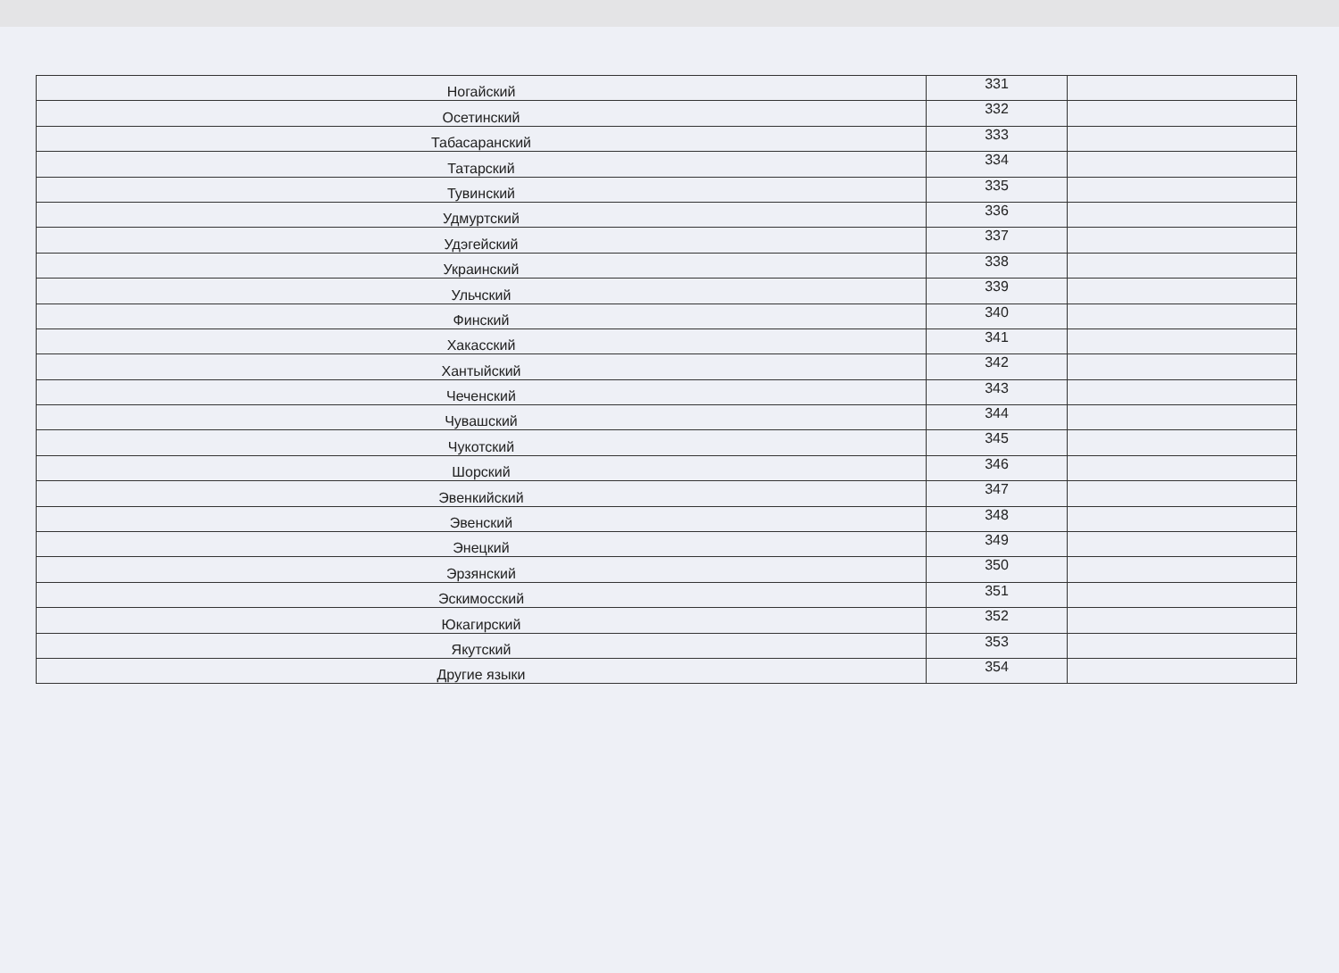| Ногайский | 331 | |
| Осетинский | 332 | |
| Табасаранский | 333 | |
| Татарский | 334 | |
| Тувинский | 335 | |
| Удмуртский | 336 | |
| Удэгейский | 337 | |
| Украинский | 338 | |
| Ульчский | 339 | |
| Финский | 340 | |
| Хакасский | 341 | |
| Хантыйский | 342 | |
| Чеченский | 343 | |
| Чувашский | 344 | |
| Чукотский | 345 | |
| Шорский | 346 | |
| Эвенкийский | 347 | |
| Эвенский | 348 | |
| Энецкий | 349 | |
| Эрзянский | 350 | |
| Эскимосский | 351 | |
| Юкагирский | 352 | |
| Якутский | 353 | |
| Другие языки | 354 | |